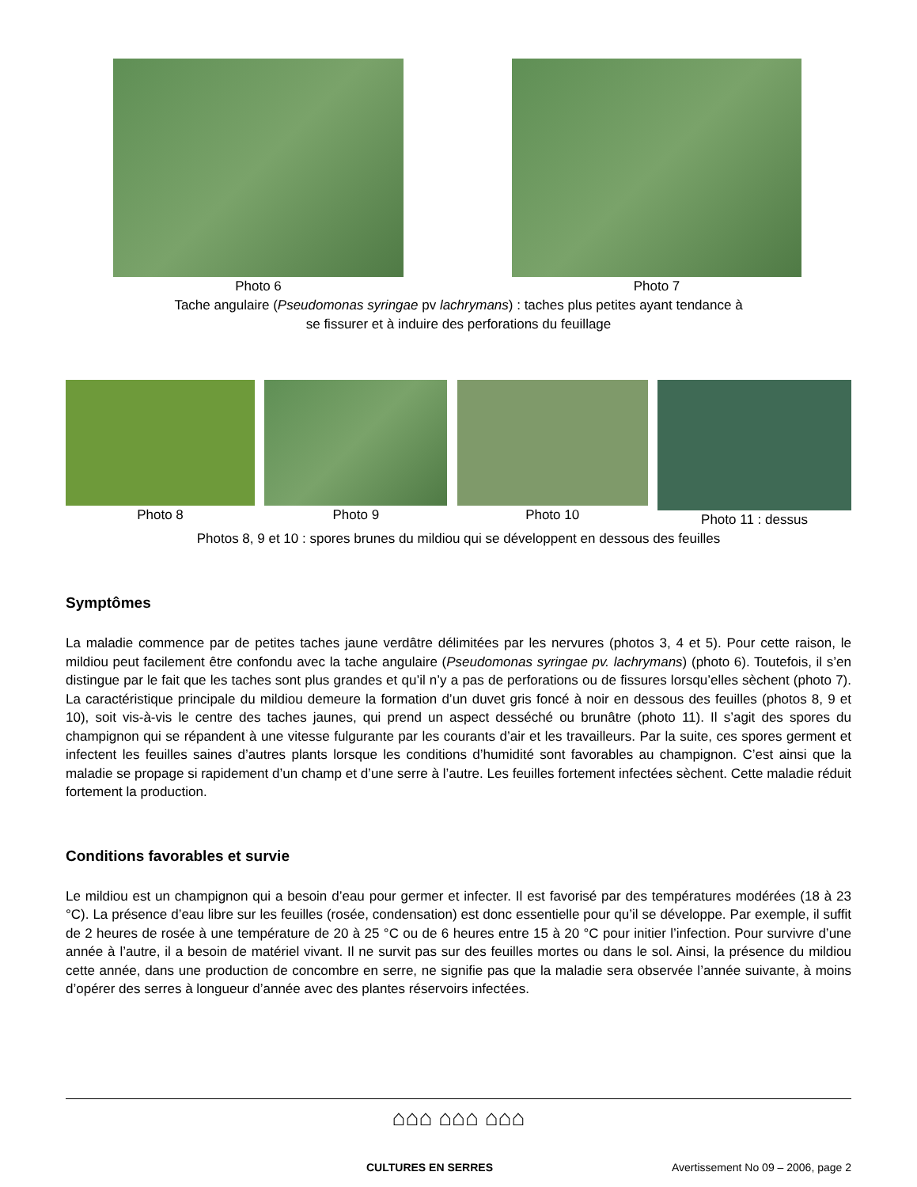Photo 6 Photo 7
Tache angulaire (Pseudomonas syringae pv lachrymans) : taches plus petites ayant tendance à
se fissurer et à induire des perforations du feuillage
Photo 8 Photo 9 Photo 10 Photo 11 : dessus
Photos 8, 9 et 10 : spores brunes du mildiou qui se développent en dessous des feuilles
Symptômes
La maladie commence par de petites taches jaune verdâtre délimitées par les nervures (photos 3, 4 et 5). Pour cette raison, le mildiou peut facilement être confondu avec la tache angulaire (Pseudomonas syringae pv. lachrymans) (photo 6). Toutefois, il s’en distingue par le fait que les taches sont plus grandes et qu’il n’y a pas de perforations ou de fissures lorsqu’elles sèchent (photo 7). La caractéristique principale du mildiou demeure la formation d’un duvet gris foncé à noir en dessous des feuilles (photos 8, 9 et 10), soit vis-à-vis le centre des taches jaunes, qui prend un aspect desséché ou brunâtre (photo 11). Il s’agit des spores du champignon qui se répandent à une vitesse fulgurante par les courants d’air et les travailleurs. Par la suite, ces spores germent et infectent les feuilles saines d’autres plants lorsque les conditions d’humidité sont favorables au champignon. C’est ainsi que la maladie se propage si rapidement d’un champ et d’une serre à l’autre. Les feuilles fortement infectées sèchent. Cette maladie réduit fortement la production.
Conditions favorables et survie
Le mildiou est un champignon qui a besoin d’eau pour germer et infecter. Il est favorisé par des températures modérées (18 à 23 °C). La présence d’eau libre sur les feuilles (rosée, condensation) est donc essentielle pour qu’il se développe. Par exemple, il suffit de 2 heures de rosée à une température de 20 à 25 °C ou de 6 heures entre 15 à 20 °C pour initier l’infection. Pour survivre d’une année à l’autre, il a besoin de matériel vivant. Il ne survit pas sur des feuilles mortes ou dans le sol. Ainsi, la présence du mildiou cette année, dans une production de concombre en serre, ne signifie pas que la maladie sera observée l’année suivante, à moins d’opérer des serres à longueur d’année avec des plantes réservoirs infectées.
⌂⌂⌂ ⌂⌂⌂ ⌂⌂⌂
CULTURES EN SERRES Avertissement No 09 – 2006, page 2